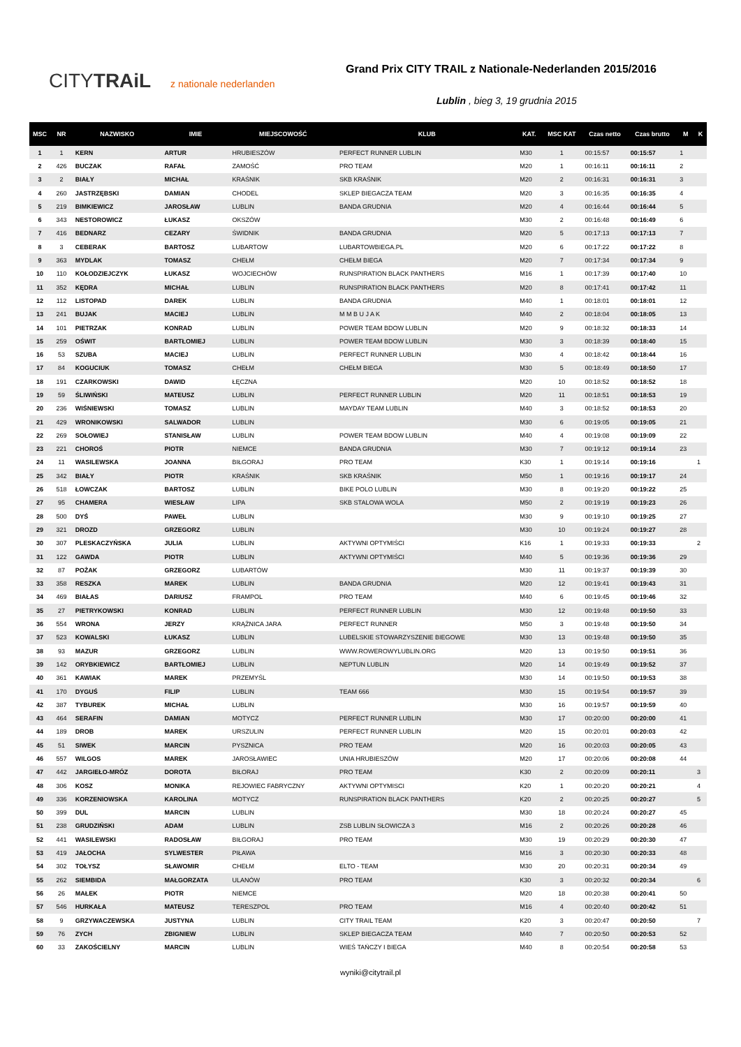CITYTRAiL z nationale nederlanden
Grand Prix CITY TRAIL z Nationale-Nederlanden 2015/2016
Lublin , bieg 3, 19 grudnia 2015
| MSC | NR | NAZWISKO | IMIE | MIEJSCOWOŚĆ | KLUB | KAT. | MSC KAT | Czas netto | Czas brutto | M | K |
| --- | --- | --- | --- | --- | --- | --- | --- | --- | --- | --- | --- |
| 1 | 1 | KERN | ARTUR | HRUBIESZÓW | PERFECT RUNNER LUBLIN | M30 | 1 | 00:15:57 | 00:15:57 | 1 | |
| 2 | 426 | BUCZAK | RAFAŁ | ZAMOŚĆ | PRO TEAM | M20 | 1 | 00:16:11 | 00:16:11 | 2 | |
| 3 | 2 | BIAŁY | MICHAŁ | KRAŚNIK | SKB KRAŚNIK | M20 | 2 | 00:16:31 | 00:16:31 | 3 | |
| 4 | 260 | JASTRZĘBSKI | DAMIAN | CHODEL | SKLEP BIEGACZA TEAM | M20 | 3 | 00:16:35 | 00:16:35 | 4 | |
| 5 | 219 | BIMKIEWICZ | JAROSŁAW | LUBLIN | BANDA GRUDNIA | M20 | 4 | 00:16:44 | 00:16:44 | 5 | |
| 6 | 343 | NESTOROWICZ | ŁUKASZ | OKSZÓW | | M30 | 2 | 00:16:48 | 00:16:49 | 6 | |
| 7 | 416 | BEDNARZ | CEZARY | ŚWIDNIK | BANDA GRUDNIA | M20 | 5 | 00:17:13 | 00:17:13 | 7 | |
| 8 | 3 | CEBERAK | BARTOSZ | LUBARTOW | LUBARTOWBIEGA.PL | M20 | 6 | 00:17:22 | 00:17:22 | 8 | |
| 9 | 363 | MYDLAK | TOMASZ | CHEŁM | CHEŁM BIEGA | M20 | 7 | 00:17:34 | 00:17:34 | 9 | |
| 10 | 110 | KOŁODZIEJCZYK | ŁUKASZ | WOJCIECHÓW | RUNSPIRATION BLACK PANTHERS | M16 | 1 | 00:17:39 | 00:17:40 | 10 | |
| 11 | 352 | KĘDRA | MICHAŁ | LUBLIN | RUNSPIRATION BLACK PANTHERS | M20 | 8 | 00:17:41 | 00:17:42 | 11 | |
| 12 | 112 | LISTOPAD | DAREK | LUBLIN | BANDA GRUDNIA | M40 | 1 | 00:18:01 | 00:18:01 | 12 | |
| 13 | 241 | BUJAK | MACIEJ | LUBLIN | M M B U J A K | M40 | 2 | 00:18:04 | 00:18:05 | 13 | |
| 14 | 101 | PIETRZAK | KONRAD | LUBLIN | POWER TEAM BDOW LUBLIN | M20 | 9 | 00:18:32 | 00:18:33 | 14 | |
| 15 | 259 | OŚWIT | BARTŁOMIEJ | LUBLIN | POWER TEAM BDOW LUBLIN | M30 | 3 | 00:18:39 | 00:18:40 | 15 | |
| 16 | 53 | SZUBA | MACIEJ | LUBLIN | PERFECT RUNNER LUBLIN | M30 | 4 | 00:18:42 | 00:18:44 | 16 | |
| 17 | 84 | KOGUCIUK | TOMASZ | CHEŁM | CHEŁM BIEGA | M30 | 5 | 00:18:49 | 00:18:50 | 17 | |
| 18 | 191 | CZARKOWSKI | DAWID | ŁĘCZNA | | M20 | 10 | 00:18:52 | 00:18:52 | 18 | |
| 19 | 59 | ŚLIWIŃSKI | MATEUSZ | LUBLIN | PERFECT RUNNER LUBLIN | M20 | 11 | 00:18:51 | 00:18:53 | 19 | |
| 20 | 236 | WIŚNIEWSKI | TOMASZ | LUBLIN | MAYDAY TEAM LUBLIN | M40 | 3 | 00:18:52 | 00:18:53 | 20 | |
| 21 | 429 | WRONIKOWSKI | SALWADOR | LUBLIN | | M30 | 6 | 00:19:05 | 00:19:05 | 21 | |
| 22 | 269 | SOŁOWIEJ | STANISŁAW | LUBLIN | POWER TEAM BDOW LUBLIN | M40 | 4 | 00:19:08 | 00:19:09 | 22 | |
| 23 | 221 | CHOROŚ | PIOTR | NIEMCE | BANDA GRUDNIA | M30 | 7 | 00:19:12 | 00:19:14 | 23 | |
| 24 | 11 | WASILEWSKA | JOANNA | BIŁGORAJ | PRO TEAM | K30 | 1 | 00:19:14 | 00:19:16 | | 1 |
| 25 | 342 | BIAŁY | PIOTR | KRAŚNIK | SKB KRAŚNIK | M50 | 1 | 00:19:16 | 00:19:17 | 24 | |
| 26 | 518 | ŁOWCZAK | BARTOSZ | LUBLIN | BIKE POLO LUBLIN | M30 | 8 | 00:19:20 | 00:19:22 | 25 | |
| 27 | 95 | CHAMERA | WIESŁAW | LIPA | SKB STALOWA WOLA | M50 | 2 | 00:19:19 | 00:19:23 | 26 | |
| 28 | 500 | DYŚ | PAWEŁ | LUBLIN | | M30 | 9 | 00:19:10 | 00:19:25 | 27 | |
| 29 | 321 | DROZD | GRZEGORZ | LUBLIN | | M30 | 10 | 00:19:24 | 00:19:27 | 28 | |
| 30 | 307 | PLESKACZYŃSKA | JULIA | LUBLIN | AKTYWNI OPTYMIŚCI | K16 | 1 | 00:19:33 | 00:19:33 | | 2 |
| 31 | 122 | GAWDA | PIOTR | LUBLIN | AKTYWNI OPTYMIŚCI | M40 | 5 | 00:19:36 | 00:19:36 | 29 | |
| 32 | 87 | POŻAK | GRZEGORZ | LUBARTÓW | | M30 | 11 | 00:19:37 | 00:19:39 | 30 | |
| 33 | 358 | RESZKA | MAREK | LUBLIN | BANDA GRUDNIA | M20 | 12 | 00:19:41 | 00:19:43 | 31 | |
| 34 | 469 | BIAŁAS | DARIUSZ | FRAMPOL | PRO TEAM | M40 | 6 | 00:19:45 | 00:19:46 | 32 | |
| 35 | 27 | PIETRYKOWSKI | KONRAD | LUBLIN | PERFECT RUNNER LUBLIN | M30 | 12 | 00:19:48 | 00:19:50 | 33 | |
| 36 | 554 | WRONA | JERZY | KRĄŻNICA JARA | PERFECT RUNNER | M50 | 3 | 00:19:48 | 00:19:50 | 34 | |
| 37 | 523 | KOWALSKI | ŁUKASZ | LUBLIN | LUBELSKIE STOWARZYSZENIE BIEGOWE | M30 | 13 | 00:19:48 | 00:19:50 | 35 | |
| 38 | 93 | MAZUR | GRZEGORZ | LUBLIN | WWW.ROWEROWYLUBLIN.ORG | M20 | 13 | 00:19:50 | 00:19:51 | 36 | |
| 39 | 142 | ORYBKIEWICZ | BARTŁOMIEJ | LUBLIN | NEPTUN LUBLIN | M20 | 14 | 00:19:49 | 00:19:52 | 37 | |
| 40 | 361 | KAWIAK | MAREK | PRZEMYŚL | | M30 | 14 | 00:19:50 | 00:19:53 | 38 | |
| 41 | 170 | DYGUŚ | FILIP | LUBLIN | TEAM 666 | M30 | 15 | 00:19:54 | 00:19:57 | 39 | |
| 42 | 387 | TYBUREK | MICHAŁ | LUBLIN | | M30 | 16 | 00:19:57 | 00:19:59 | 40 | |
| 43 | 464 | SERAFIN | DAMIAN | MOTYCZ | PERFECT RUNNER LUBLIN | M30 | 17 | 00:20:00 | 00:20:00 | 41 | |
| 44 | 189 | DROB | MAREK | URSZULIN | PERFECT RUNNER LUBLIN | M20 | 15 | 00:20:01 | 00:20:03 | 42 | |
| 45 | 51 | SIWEK | MARCIN | PYSZNICA | PRO TEAM | M20 | 16 | 00:20:03 | 00:20:05 | 43 | |
| 46 | 557 | WILGOS | MAREK | JAROSŁAWIEC | UNIA HRUBIESZÓW | M20 | 17 | 00:20:06 | 00:20:08 | 44 | |
| 47 | 442 | JARGIEŁO-MRÓZ | DOROTA | BIŁORAJ | PRO TEAM | K30 | 2 | 00:20:09 | 00:20:11 | | 3 |
| 48 | 306 | KOSZ | MONIKA | REJOWIEC FABRYCZNY | AKTYWNI OPTYMISCI | K20 | 1 | 00:20:20 | 00:20:21 | | 4 |
| 49 | 336 | KORZENIOWSKA | KAROLINA | MOTYCZ | RUNSPIRATION BLACK PANTHERS | K20 | 2 | 00:20:25 | 00:20:27 | | 5 |
| 50 | 399 | DUL | MARCIN | LUBLIN | | M30 | 18 | 00:20:24 | 00:20:27 | 45 | |
| 51 | 238 | GRUDZIŃSKI | ADAM | LUBLIN | ZSB LUBLIN SŁOWICZA 3 | M16 | 2 | 00:20:26 | 00:20:28 | 46 | |
| 52 | 441 | WASILEWSKI | RADOSŁAW | BIŁGORAJ | PRO TEAM | M30 | 19 | 00:20:29 | 00:20:30 | 47 | |
| 53 | 419 | JAŁOCHA | SYLWESTER | PIŁAWA | | M16 | 3 | 00:20:30 | 00:20:33 | 48 | |
| 54 | 302 | TOŁYSZ | SŁAWOMIR | CHEŁM | ELTO - TEAM | M30 | 20 | 00:20:31 | 00:20:34 | 49 | |
| 55 | 262 | SIEMBIDA | MAŁGORZATA | ULANÓW | PRO TEAM | K30 | 3 | 00:20:32 | 00:20:34 | | 6 |
| 56 | 26 | MAŁEK | PIOTR | NIEMCE | | M20 | 18 | 00:20:38 | 00:20:41 | 50 | |
| 57 | 546 | HURKAŁA | MATEUSZ | TERESZPOL | PRO TEAM | M16 | 4 | 00:20:40 | 00:20:42 | 51 | |
| 58 | 9 | GRZYWACZEWSKA | JUSTYNA | LUBLIN | CITY TRAIL TEAM | K20 | 3 | 00:20:47 | 00:20:50 | | 7 |
| 59 | 76 | ZYCH | ZBIGNIEW | LUBLIN | SKLEP BIEGACZA TEAM | M40 | 7 | 00:20:50 | 00:20:53 | 52 | |
| 60 | 33 | ZAKOŚCIELNY | MARCIN | LUBLIN | WIEŚ TAŃCZY I BIEGA | M40 | 8 | 00:20:54 | 00:20:58 | 53 | |
wyniki@citytrail.pl